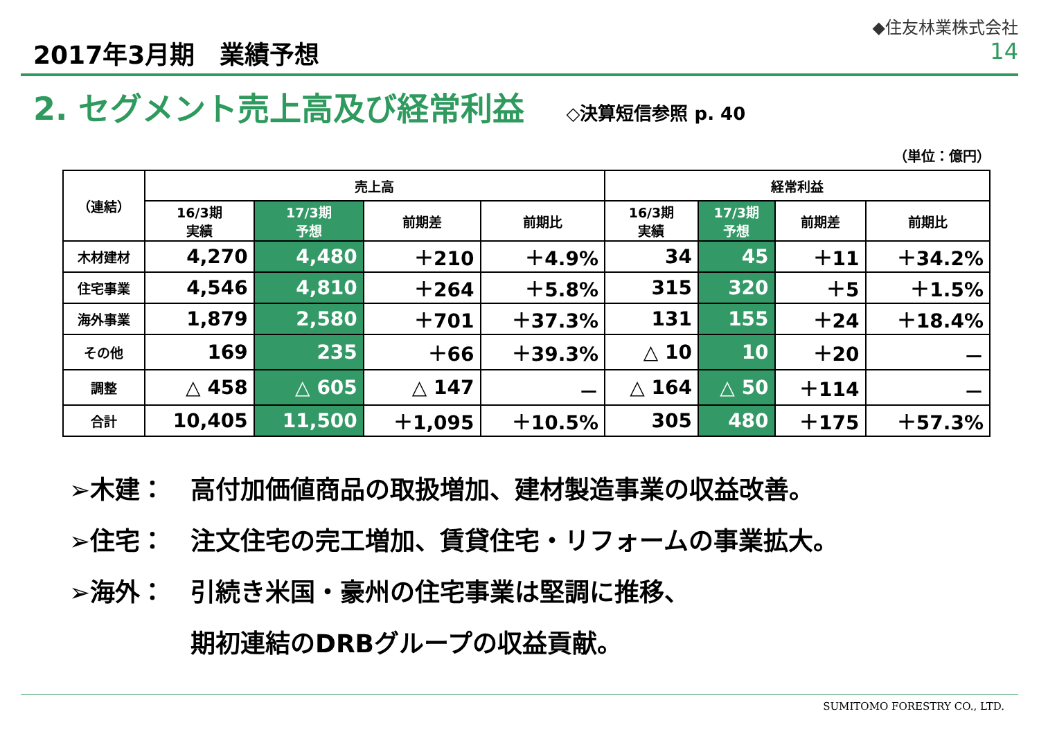2017年3月期　業績予想
◆住友林業株式会社
14
2. セグメント売上高及び経常利益
◇決算短信参照 p. 40
（単位：億円）
| （連結） | 売上高 | | | | 経常利益 | | | |
| --- | --- | --- | --- | --- | --- | --- | --- | --- |
| | 16/3期 実績 | 17/3期 予想 | 前期差 | 前期比 | 16/3期 実績 | 17/3期 予想 | 前期差 | 前期比 |
| 木材建材 | 4,270 | 4,480 | ＋210 | ＋4.9% | 34 | 45 | ＋11 | ＋34.2% |
| 住宅事業 | 4,546 | 4,810 | ＋264 | ＋5.8% | 315 | 320 | ＋5 | ＋1.5% |
| 海外事業 | 1,879 | 2,580 | ＋701 | ＋37.3% | 131 | 155 | ＋24 | ＋18.4% |
| その他 | 169 | 235 | ＋66 | ＋39.3% | △ 10 | 10 | ＋20 | － |
| 調整 | △ 458 | △ 605 | △ 147 | － | △ 164 | △ 50 | ＋114 | － |
| 合計 | 10,405 | 11,500 | ＋1,095 | ＋10.5% | 305 | 480 | ＋175 | ＋57.3% |
➢木建： 高付加価値商品の取扱増加、建材製造事業の収益改善。
➢住宅： 注文住宅の完工増加、賃貸住宅・リフォームの事業拡大。
➢海外： 引続き米国・豪州の住宅事業は堅調に推移、
期初連結のDRBグループの収益貢献。
SUMITOMO FORESTRY CO., LTD.